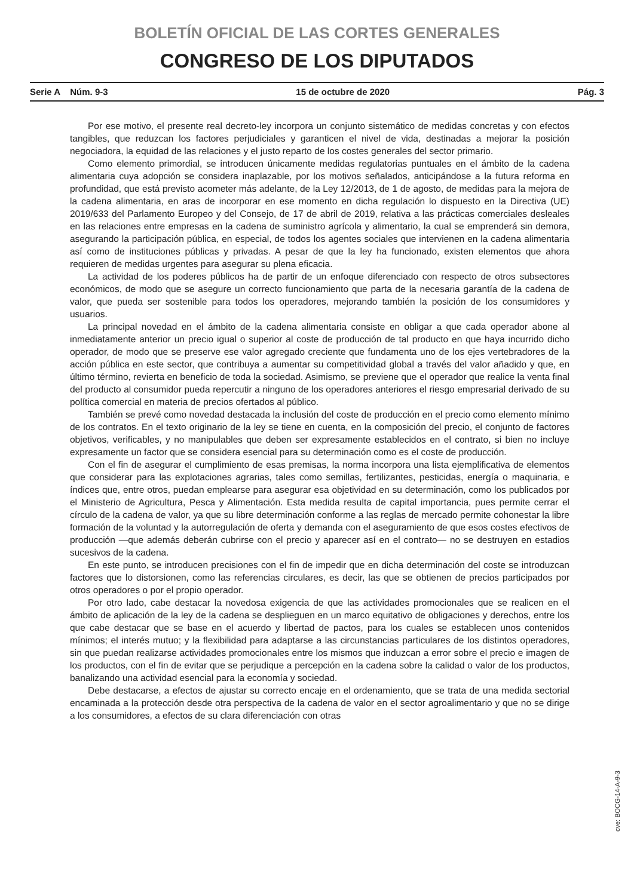BOLETÍN OFICIAL DE LAS CORTES GENERALES
CONGRESO DE LOS DIPUTADOS
Serie A Núm. 9-3 15 de octubre de 2020 Pág. 3
Por ese motivo, el presente real decreto-ley incorpora un conjunto sistemático de medidas concretas y con efectos tangibles, que reduzcan los factores perjudiciales y garanticen el nivel de vida, destinadas a mejorar la posición negociadora, la equidad de las relaciones y el justo reparto de los costes generales del sector primario.
Como elemento primordial, se introducen únicamente medidas regulatorias puntuales en el ámbito de la cadena alimentaria cuya adopción se considera inaplazable, por los motivos señalados, anticipándose a la futura reforma en profundidad, que está previsto acometer más adelante, de la Ley 12/2013, de 1 de agosto, de medidas para la mejora de la cadena alimentaria, en aras de incorporar en ese momento en dicha regulación lo dispuesto en la Directiva (UE) 2019/633 del Parlamento Europeo y del Consejo, de 17 de abril de 2019, relativa a las prácticas comerciales desleales en las relaciones entre empresas en la cadena de suministro agrícola y alimentario, la cual se emprenderá sin demora, asegurando la participación pública, en especial, de todos los agentes sociales que intervienen en la cadena alimentaria así como de instituciones públicas y privadas. A pesar de que la ley ha funcionado, existen elementos que ahora requieren de medidas urgentes para asegurar su plena eficacia.
La actividad de los poderes públicos ha de partir de un enfoque diferenciado con respecto de otros subsectores económicos, de modo que se asegure un correcto funcionamiento que parta de la necesaria garantía de la cadena de valor, que pueda ser sostenible para todos los operadores, mejorando también la posición de los consumidores y usuarios.
La principal novedad en el ámbito de la cadena alimentaria consiste en obligar a que cada operador abone al inmediatamente anterior un precio igual o superior al coste de producción de tal producto en que haya incurrido dicho operador, de modo que se preserve ese valor agregado creciente que fundamenta uno de los ejes vertebradores de la acción pública en este sector, que contribuya a aumentar su competitividad global a través del valor añadido y que, en último término, revierta en beneficio de toda la sociedad. Asimismo, se previene que el operador que realice la venta final del producto al consumidor pueda repercutir a ninguno de los operadores anteriores el riesgo empresarial derivado de su política comercial en materia de precios ofertados al público.
También se prevé como novedad destacada la inclusión del coste de producción en el precio como elemento mínimo de los contratos. En el texto originario de la ley se tiene en cuenta, en la composición del precio, el conjunto de factores objetivos, verificables, y no manipulables que deben ser expresamente establecidos en el contrato, si bien no incluye expresamente un factor que se considera esencial para su determinación como es el coste de producción.
Con el fin de asegurar el cumplimiento de esas premisas, la norma incorpora una lista ejemplificativa de elementos que considerar para las explotaciones agrarias, tales como semillas, fertilizantes, pesticidas, energía o maquinaria, e índices que, entre otros, puedan emplearse para asegurar esa objetividad en su determinación, como los publicados por el Ministerio de Agricultura, Pesca y Alimentación. Esta medida resulta de capital importancia, pues permite cerrar el círculo de la cadena de valor, ya que su libre determinación conforme a las reglas de mercado permite cohonestar la libre formación de la voluntad y la autorregulación de oferta y demanda con el aseguramiento de que esos costes efectivos de producción —que además deberán cubrirse con el precio y aparecer así en el contrato— no se destruyen en estadios sucesivos de la cadena.
En este punto, se introducen precisiones con el fin de impedir que en dicha determinación del coste se introduzcan factores que lo distorsionen, como las referencias circulares, es decir, las que se obtienen de precios participados por otros operadores o por el propio operador.
Por otro lado, cabe destacar la novedosa exigencia de que las actividades promocionales que se realicen en el ámbito de aplicación de la ley de la cadena se desplieguen en un marco equitativo de obligaciones y derechos, entre los que cabe destacar que se base en el acuerdo y libertad de pactos, para los cuales se establecen unos contenidos mínimos; el interés mutuo; y la flexibilidad para adaptarse a las circunstancias particulares de los distintos operadores, sin que puedan realizarse actividades promocionales entre los mismos que induzcan a error sobre el precio e imagen de los productos, con el fin de evitar que se perjudique a percepción en la cadena sobre la calidad o valor de los productos, banalizando una actividad esencial para la economía y sociedad.
Debe destacarse, a efectos de ajustar su correcto encaje en el ordenamiento, que se trata de una medida sectorial encaminada a la protección desde otra perspectiva de la cadena de valor en el sector agroalimentario y que no se dirige a los consumidores, a efectos de su clara diferenciación con otras
cve: BOCG-14-A-9-3